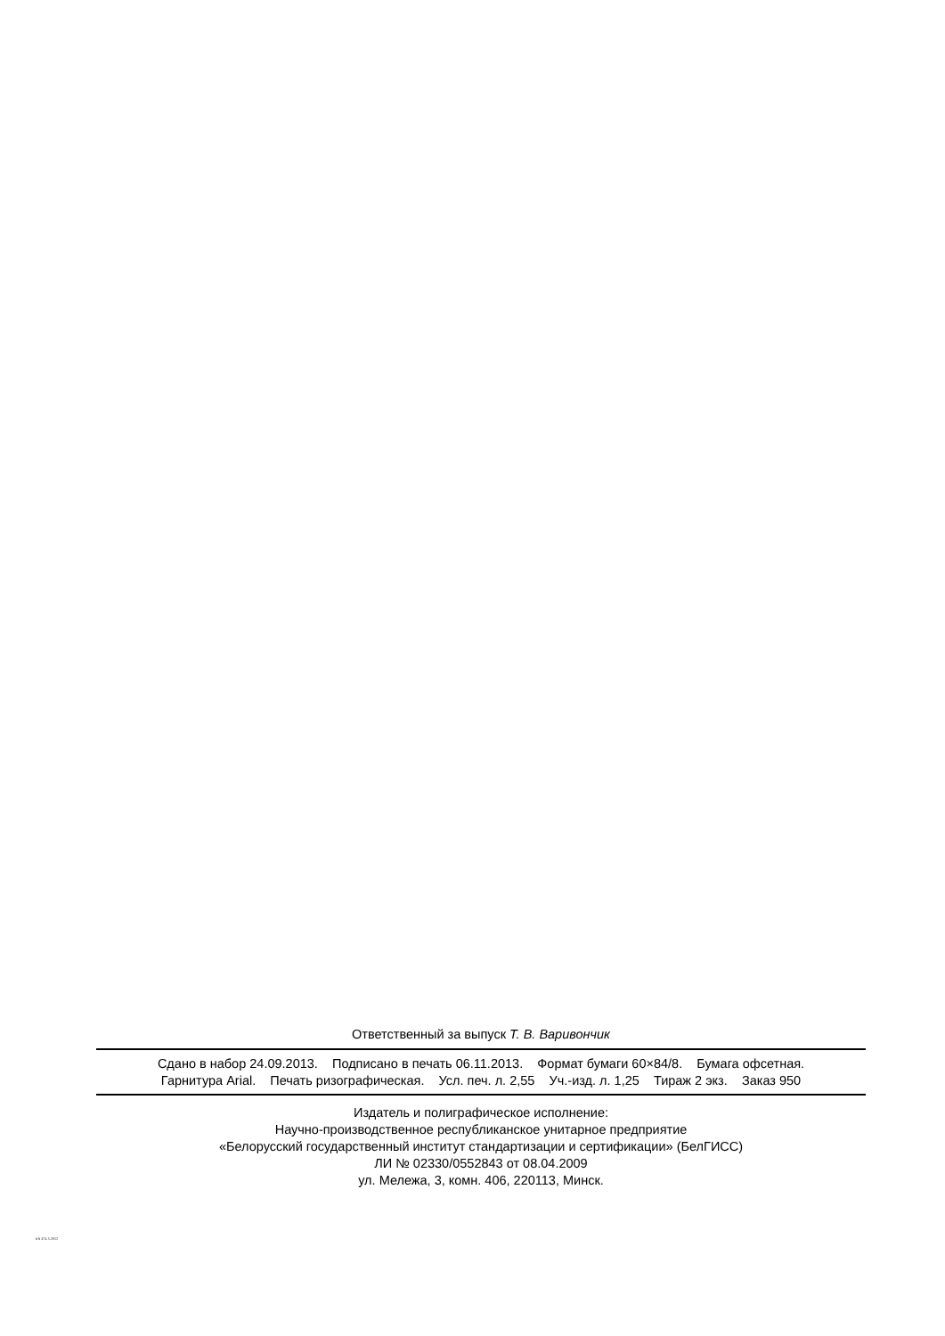Ответственный за выпуск Т. В. Варивончик
Сдано в набор 24.09.2013. Подписано в печать 06.11.2013. Формат бумаги 60×84/8. Бумага офсетная.
Гарнитура Arial. Печать ризографическая. Усл. печ. л. 2,55 Уч.-изд. л. 1,25 Тираж 2 экз. Заказ 950
Издатель и полиграфическое исполнение:
Научно-производственное республиканское унитарное предприятие
«Белорусский государственный институт стандартизации и сертификации» (БелГИСС)
ЛИ № 02330/0552843 от 08.04.2009
ул. Мележа, 3, комн. 406, 220113, Минск.
EN 474-5-2012